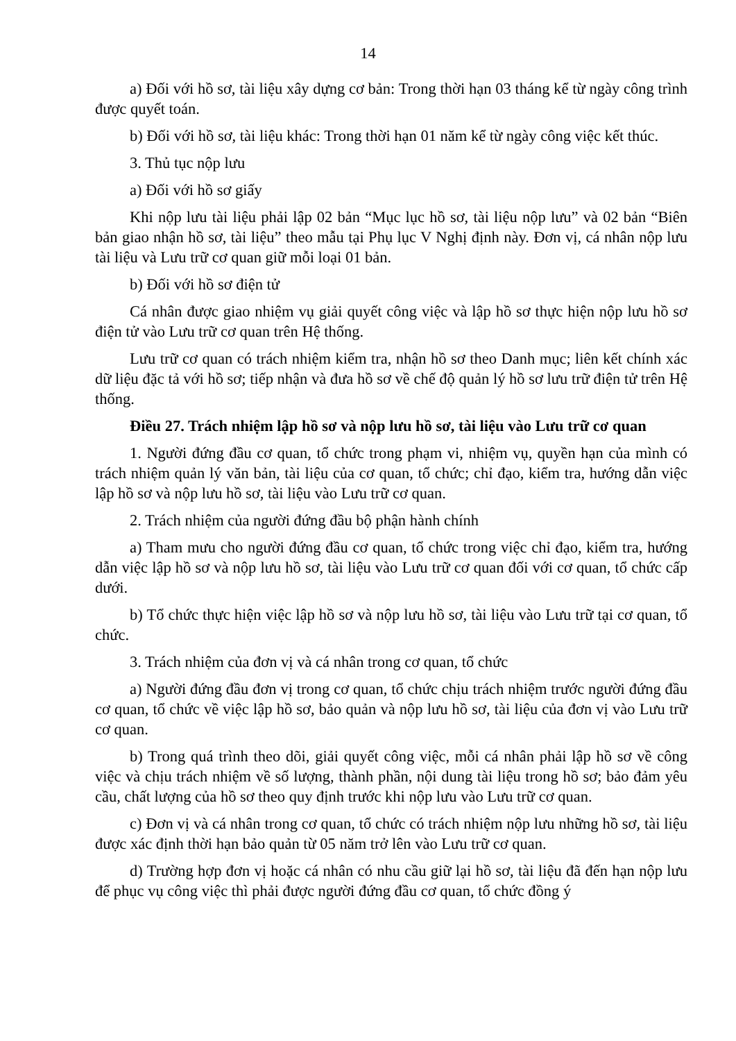14
a) Đối với hồ sơ, tài liệu xây dựng cơ bản: Trong thời hạn 03 tháng kể từ ngày công trình được quyết toán.
b) Đối với hồ sơ, tài liệu khác: Trong thời hạn 01 năm kể từ ngày công việc kết thúc.
3. Thủ tục nộp lưu
a) Đối với hồ sơ giấy
Khi nộp lưu tài liệu phải lập 02 bản “Mục lục hồ sơ, tài liệu nộp lưu” và 02 bản “Biên bản giao nhận hồ sơ, tài liệu” theo mẫu tại Phụ lục V Nghị định này. Đơn vị, cá nhân nộp lưu tài liệu và Lưu trữ cơ quan giữ mỗi loại 01 bản.
b) Đối với hồ sơ điện tử
Cá nhân được giao nhiệm vụ giải quyết công việc và lập hồ sơ thực hiện nộp lưu hồ sơ điện tử vào Lưu trữ cơ quan trên Hệ thống.
Lưu trữ cơ quan có trách nhiệm kiểm tra, nhận hồ sơ theo Danh mục; liên kết chính xác dữ liệu đặc tả với hồ sơ; tiếp nhận và đưa hồ sơ về chế độ quản lý hồ sơ lưu trữ điện tử trên Hệ thống.
Điều 27. Trách nhiệm lập hồ sơ và nộp lưu hồ sơ, tài liệu vào Lưu trữ cơ quan
1. Người đứng đầu cơ quan, tổ chức trong phạm vi, nhiệm vụ, quyền hạn của mình có trách nhiệm quản lý văn bản, tài liệu của cơ quan, tổ chức; chỉ đạo, kiểm tra, hướng dẫn việc lập hồ sơ và nộp lưu hồ sơ, tài liệu vào Lưu trữ cơ quan.
2. Trách nhiệm của người đứng đầu bộ phận hành chính
a) Tham mưu cho người đứng đầu cơ quan, tổ chức trong việc chỉ đạo, kiểm tra, hướng dẫn việc lập hồ sơ và nộp lưu hồ sơ, tài liệu vào Lưu trữ cơ quan đối với cơ quan, tổ chức cấp dưới.
b) Tổ chức thực hiện việc lập hồ sơ và nộp lưu hồ sơ, tài liệu vào Lưu trữ tại cơ quan, tổ chức.
3. Trách nhiệm của đơn vị và cá nhân trong cơ quan, tổ chức
a) Người đứng đầu đơn vị trong cơ quan, tổ chức chịu trách nhiệm trước người đứng đầu cơ quan, tổ chức về việc lập hồ sơ, bảo quản và nộp lưu hồ sơ, tài liệu của đơn vị vào Lưu trữ cơ quan.
b) Trong quá trình theo dõi, giải quyết công việc, mỗi cá nhân phải lập hồ sơ về công việc và chịu trách nhiệm về số lượng, thành phần, nội dung tài liệu trong hồ sơ; bảo đảm yêu cầu, chất lượng của hồ sơ theo quy định trước khi nộp lưu vào Lưu trữ cơ quan.
c) Đơn vị và cá nhân trong cơ quan, tổ chức có trách nhiệm nộp lưu những hồ sơ, tài liệu được xác định thời hạn bảo quản từ 05 năm trở lên vào Lưu trữ cơ quan.
d) Trường hợp đơn vị hoặc cá nhân có nhu cầu giữ lại hồ sơ, tài liệu đã đến hạn nộp lưu để phục vụ công việc thì phải được người đứng đầu cơ quan, tổ chức đồng ý